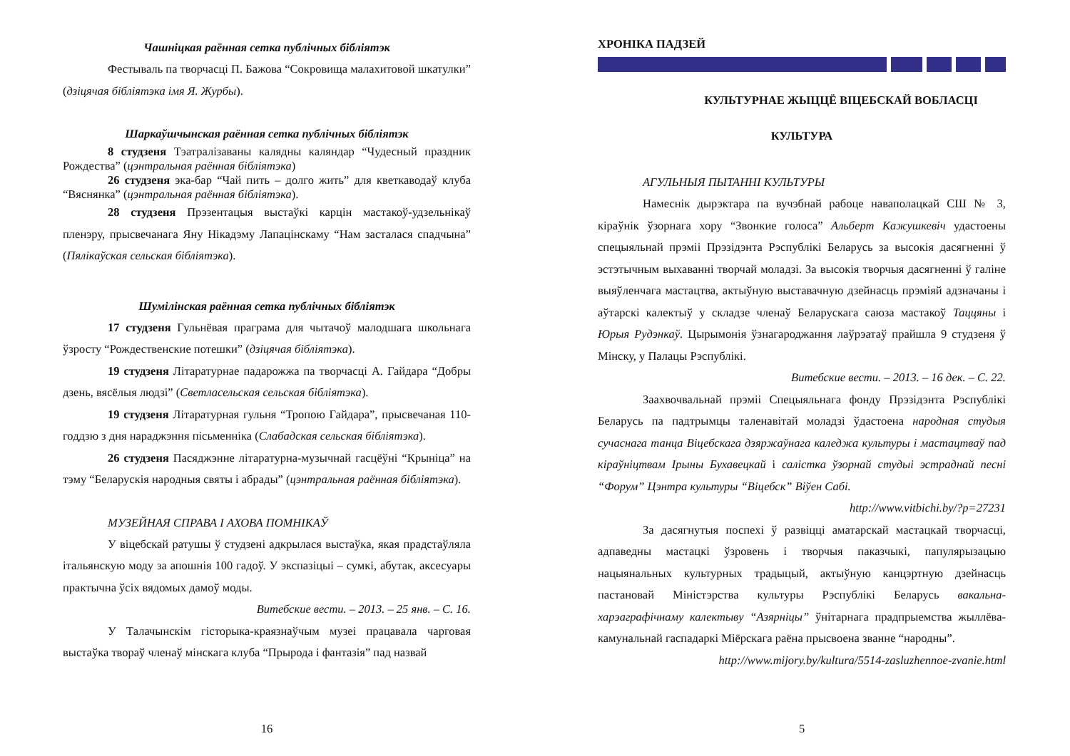Чашніцкая раённая сетка публічных бібліятэк
Фестываль па творчасці П. Бажова “Сокровища малахитовой шкатулки” (дзіцячая бібліятэка імя Я. Журбы).
Шаркаўшчынская раённая сетка публічных бібліятэк
8 студзеня Тэатралізаваны калядны каляндар “Чудесный праздник Рождества” (цэнтральная раённая бібліятэка)
26 студзеня эка-бар “Чай пить – долго жить” для кветкаводаў клуба “Вяснянка” (цэнтральная раённая бібліятэка).
28 студзеня Прэзентацыя выстаўкі карцін мастакоў-удзельнікаў пленэру, прысвечанага Яну Нікадэму Лапацінскаму “Нам засталася спадчына” (Пялікаўская сельская бібліятэка).
Шумілінская раённая сетка публічных бібліятэк
17 студзеня Гульнёвая праграма для чытачоў малодшага школьнага ўзросту “Рождественские потешки” (дзіцячая бібліятэка).
19 студзеня Літаратурнае падарожжа па творчасці А. Гайдара “Добры дзень, вясёлыя людзі” (Светласельская сельская бібліятэка).
19 студзеня Літаратурная гульня “Тропою Гайдара”, прысвечаная 110-годдзю з дня нараджэння пісьменніка (Слабадская сельская бібліятэка).
26 студзеня Пасяджэнне літаратурна-музычнай гасцёўні “Крыніца” на тэму “Беларускія народныя святы і абрады” (цэнтральная раённая бібліятэка).
МУЗЕЙНАЯ СПРАВА І АХОВА ПОМНІКАЎ
У віцебскай ратушы ў студзені адкрылася выстаўка, якая прадстаўляла італьянскую моду за апошнія 100 гадоў. У экспазіцыі – сумкі, абутак, аксесуары практычна ўсіх вядомых дамоў моды.
Витебские вести. – 2013. – 25 янв. – С. 16.
У Талачынскім гісторыка-краязнаўчым музеі працавала чарговая выстаўка твораў членаў мінскага клуба “Прырода і фантазія” пад назвай
16
ХРОНІКА ПАДЗЕЙ
КУЛЬТУРНАЕ ЖЫЦЦЁ ВІЦЕБСКАЙ ВОБЛАСЦІ
КУЛЬТУРА
АГУЛЬНЫЯ ПЫТАННІ КУЛЬТУРЫ
Намеснік дырэктара па вучэбнай рабоце наваполацкай СШ № 3, кіраўнік ўзорнага хору “Звонкие голоса” Альберт Кажушкевіч удастоены спецыяльнай прэміі Прэзідэнта Рэспублікі Беларусь за высокія дасягненні ў эстэтычным выхаванні творчай моладзі. За высокія творчыя дасягненні ў галіне выяўленчага мастацтва, актыўную выставачную дзейнасць прэміяй адзначаны і аўтарскі калектыў у складзе членаў Беларускага саюза мастакоў Таццяны і Юрыя Рудэнкаў. Цырымонія ўзнагароджання лаўрэатаў прайшла 9 студзеня ў Мінску, у Палацы Рэспублікі.
Витебские вести. – 2013. – 16 дек. – С. 22.
Заахвочвальнай прэміі Спецыяльнага фонду Прэзідэнта Рэспублікі Беларусь па падтрымцы таленавітай моладзі ўдастоена народная студыя сучаснага танца Віцебскага дзяржаўнага каледжа культуры і мастацтваў пад кіраўніцтвам Ірыны Бухавецкай і салістка ўзорнай студыі эстраднай песні “Форум” Цэнтра культуры “Віцебск” Віўен Сабі.
http://www.vitbichi.by/?p=27231
За дасягнутыя поспехі ў развіцці аматарскай мастацкай творчасці, адпаведны мастацкі ўзровень і творчыя паказчыкі, папулярызацыю нацыянальных культурных традыцый, актыўную канцэртную дзейнасць пастановай Міністэрства культуры Рэспублікі Беларусь вакальна-харэаграфічнаму калектыву “Азярніцы” ўнітарнага прадпрыемства жыллёва-камунальнай гаспадаркі Міёрскага раёна прысвоена званне “народны”.
http://www.mijory.by/kultura/5514-zasluzhennoe-zvanie.html
5